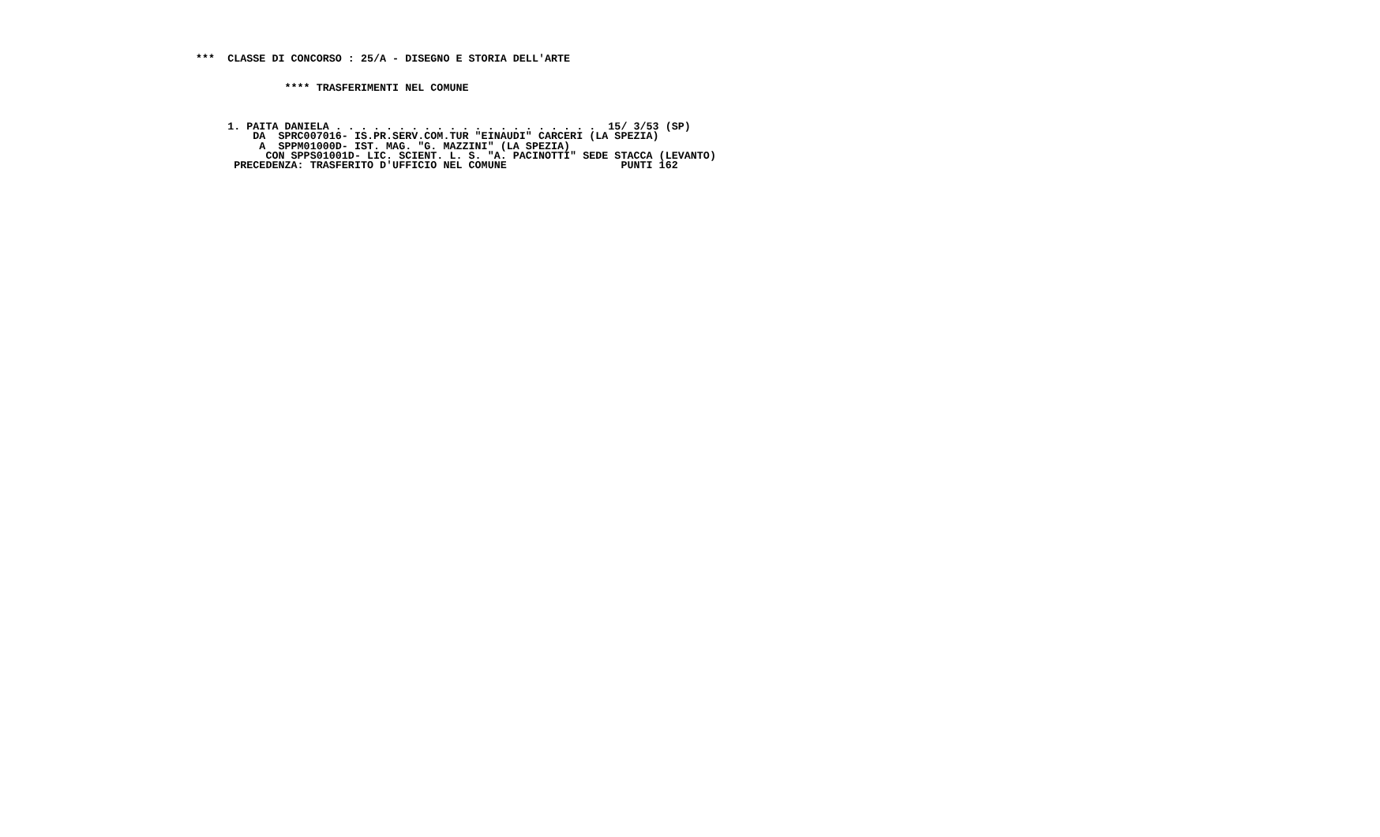***  CLASSE DI CONCORSO : 25/A - DISEGNO E STORIA DELL'ARTE


              **** TRASFERIMENTI NEL COMUNE



     1. PAITA DANIELA . . . . . . . . . . . . . . . . . . . . .  15/ 3/53 (SP)
         DA  SPRC007016- IS.PR.SERV.COM.TUR "EINAUDI" CARCERI (LA SPEZIA)
          A  SPPM01000D- IST. MAG. "G. MAZZINI" (LA SPEZIA)
           CON SPPS01001D- LIC. SCIENT. L. S. "A. PACINOTTI" SEDE STACCA (LEVANTO)
      PRECEDENZA: TRASFERITO D'UFFICIO NEL COMUNE                  PUNTI 162